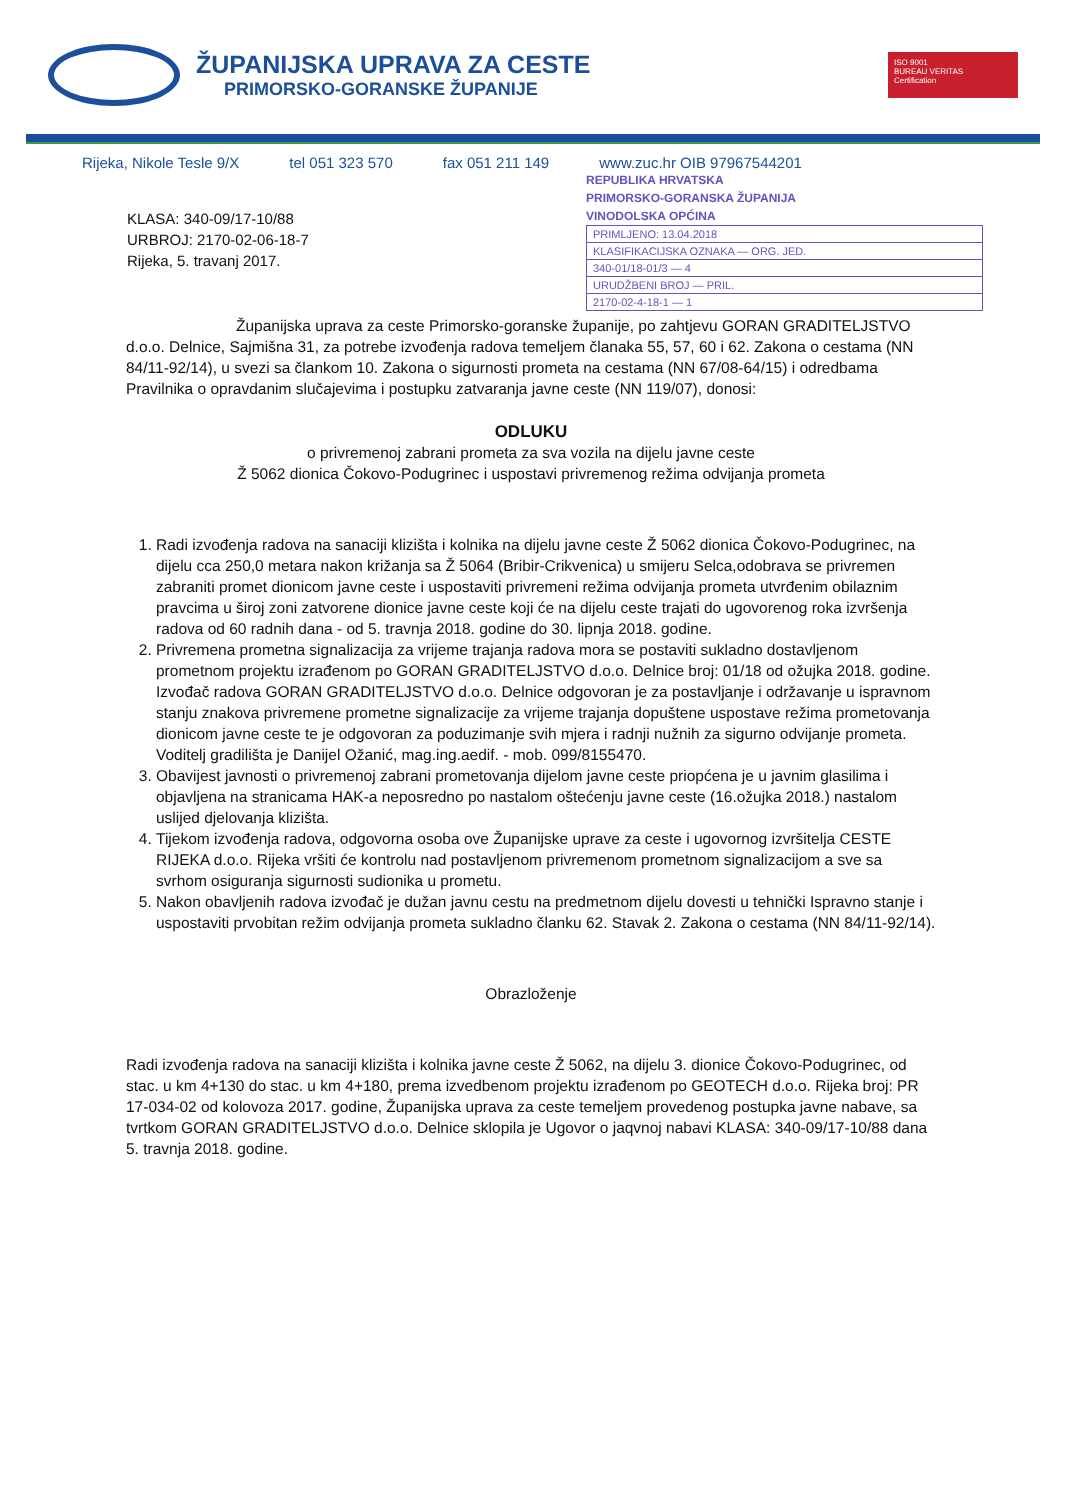ŽUPANIJSKA UPRAVA ZA CESTE
PRIMORSKO-GORANSKE ŽUPANIJE
ISO 9001
BUREAU VERITAS
Certification
Rijeka, Nikole Tesle 9/X tel 051 323 570 fax 051 211 149 www.zuc.hr OIB 97967544201
REPUBLIKA HRVATSKA
PRIMORSKO-GORANSKA ŽUPANIJA
VINODOLSKA OPĆINA
PRIMLJENO: 13.04.2018
KLASIFIKACIJSKA OZNAKA — ORG. JED.
340-01/18-01/3 — 4
URUDŽBENI BROJ — PRIL.
2170-02-4-18-1 — 1
KLASA: 340-09/17-10/88
URBROJ: 2170-02-06-18-7
Rijeka, 5. travanj 2017.
Županijska uprava za ceste Primorsko-goranske županije, po zahtjevu GORAN GRADITELJSTVO d.o.o. Delnice, Sajmišna 31, za potrebe izvođenja radova temeljem članaka 55, 57, 60 i 62. Zakona o cestama (NN 84/11-92/14), u svezi sa člankom 10. Zakona o sigurnosti prometa na cestama (NN 67/08-64/15) i odredbama Pravilnika o opravdanim slučajevima i postupku zatvaranja javne ceste (NN 119/07), donosi:
ODLUKU
o privremenoj zabrani prometa za sva vozila na dijelu javne ceste
Ž 5062 dionica Čokovo-Podugrinec i uspostavi privremenog režima odvijanja prometa
1. Radi izvođenja radova na sanaciji klizišta i kolnika na dijelu javne ceste Ž 5062 dionica Čokovo-Podugrinec, na dijelu cca 250,0 metara nakon križanja sa Ž 5064 (Bribir-Crikvenica) u smijeru Selca,odobrava se privremen zabraniti promet dionicom javne ceste i uspostaviti privremeni režima odvijanja prometa utvrđenim obilaznim pravcima u široj zoni zatvorene dionice javne ceste koji će na dijelu ceste trajati do ugovorenog roka izvršenja radova od 60 radnih dana - od 5. travnja 2018. godine do 30. lipnja 2018. godine.
2. Privremena prometna signalizacija za vrijeme trajanja radova mora se postaviti sukladno dostavljenom prometnom projektu izrađenom po GORAN GRADITELJSTVO d.o.o. Delnice broj: 01/18 od ožujka 2018. godine.
Izvođač radova GORAN GRADITELJSTVO d.o.o. Delnice odgovoran je za postavljanje i održavanje u ispravnom stanju znakova privremene prometne signalizacije za vrijeme trajanja dopuštene uspostave režima prometovanja dionicom javne ceste te je odgovoran za poduzimanje svih mjera i radnji nužnih za sigurno odvijanje prometa.
Voditelj gradilišta je Danijel Ožanić, mag.ing.aedif. - mob. 099/8155470.
3. Obavijest javnosti o privremenoj zabrani prometovanja dijelom javne ceste priopćena je u javnim glasilima i objavljena na stranicama HAK-a neposredno po nastalom oštećenju javne ceste (16.ožujka 2018.) nastalom uslijed djelovanja klizišta.
4. Tijekom izvođenja radova, odgovorna osoba ove Županijske uprave za ceste i ugovornog izvršitelja CESTE RIJEKA d.o.o. Rijeka vršiti će kontrolu nad postavljenom privremenom prometnom signalizacijom a sve sa svrhom osiguranja sigurnosti sudionika u prometu.
5. Nakon obavljenih radova izvođač je dužan javnu cestu na predmetnom dijelu dovesti u tehnički Ispravno stanje i uspostaviti prvobitan režim odvijanja prometa sukladno članku 62. Stavak 2. Zakona o cestama (NN 84/11-92/14).
Obrazloženje
Radi izvođenja radova na sanaciji klizišta i kolnika javne ceste Ž 5062, na dijelu 3. dionice Čokovo-Podugrinec, od stac. u km 4+130 do stac. u km 4+180, prema izvedbenom projektu izrađenom po GEOTECH d.o.o. Rijeka broj: PR 17-034-02 od kolovoza 2017. godine, Županijska uprava za ceste temeljem provedenog postupka javne nabave, sa tvrtkom GORAN GRADITELJSTVO d.o.o. Delnice sklopila je Ugovor o jaqvnoj nabavi KLASA: 340-09/17-10/88 dana 5. travnja 2018. godine.